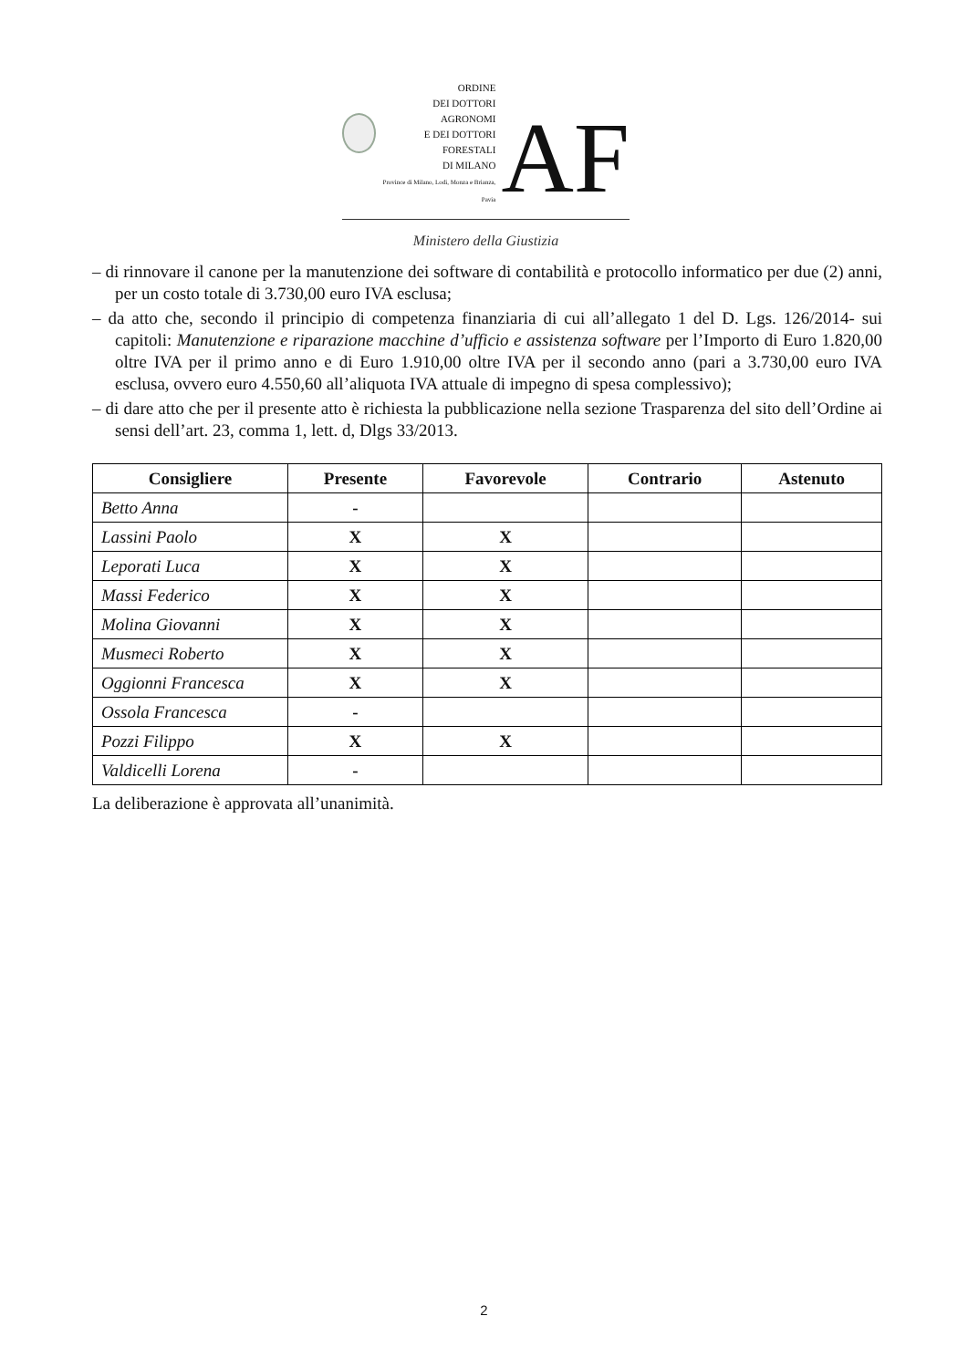ORDINE
DEI DOTTORI AGRONOMI
E DEI DOTTORI FORESTALI
DI MILANO
Province di Milano, Lodi, Monza e Brianza, Pavia
AF
Ministero della Giustizia
– di rinnovare il canone per la manutenzione dei software di contabilità e protocollo informatico per due (2) anni, per un costo totale di 3.730,00 euro IVA esclusa;
– da atto che, secondo il principio di competenza finanziaria di cui all’allegato 1 del D. Lgs. 126/2014- sui capitoli: Manutenzione e riparazione macchine d’ufficio e assistenza software per l’Importo di Euro 1.820,00 oltre IVA per il primo anno e di Euro 1.910,00 oltre IVA per il secondo anno (pari a 3.730,00 euro IVA esclusa, ovvero euro 4.550,60 all’aliquota IVA attuale di impegno di spesa complessivo);
– di dare atto che per il presente atto è richiesta la pubblicazione nella sezione Trasparenza del sito dell’Ordine ai sensi dell’art. 23, comma 1, lett. d, Dlgs 33/2013.
| Consigliere | Presente | Favorevole | Contrario | Astenuto |
| --- | --- | --- | --- | --- |
| Betto Anna | - | | | |
| Lassini Paolo | X | X | | |
| Leporati Luca | X | X | | |
| Massi Federico | X | X | | |
| Molina Giovanni | X | X | | |
| Musmeci Roberto | X | X | | |
| Oggionni Francesca | X | X | | |
| Ossola Francesca | - | | | |
| Pozzi Filippo | X | X | | |
| Valdicelli Lorena | - | | | |
La deliberazione è approvata all’unanimità.
2